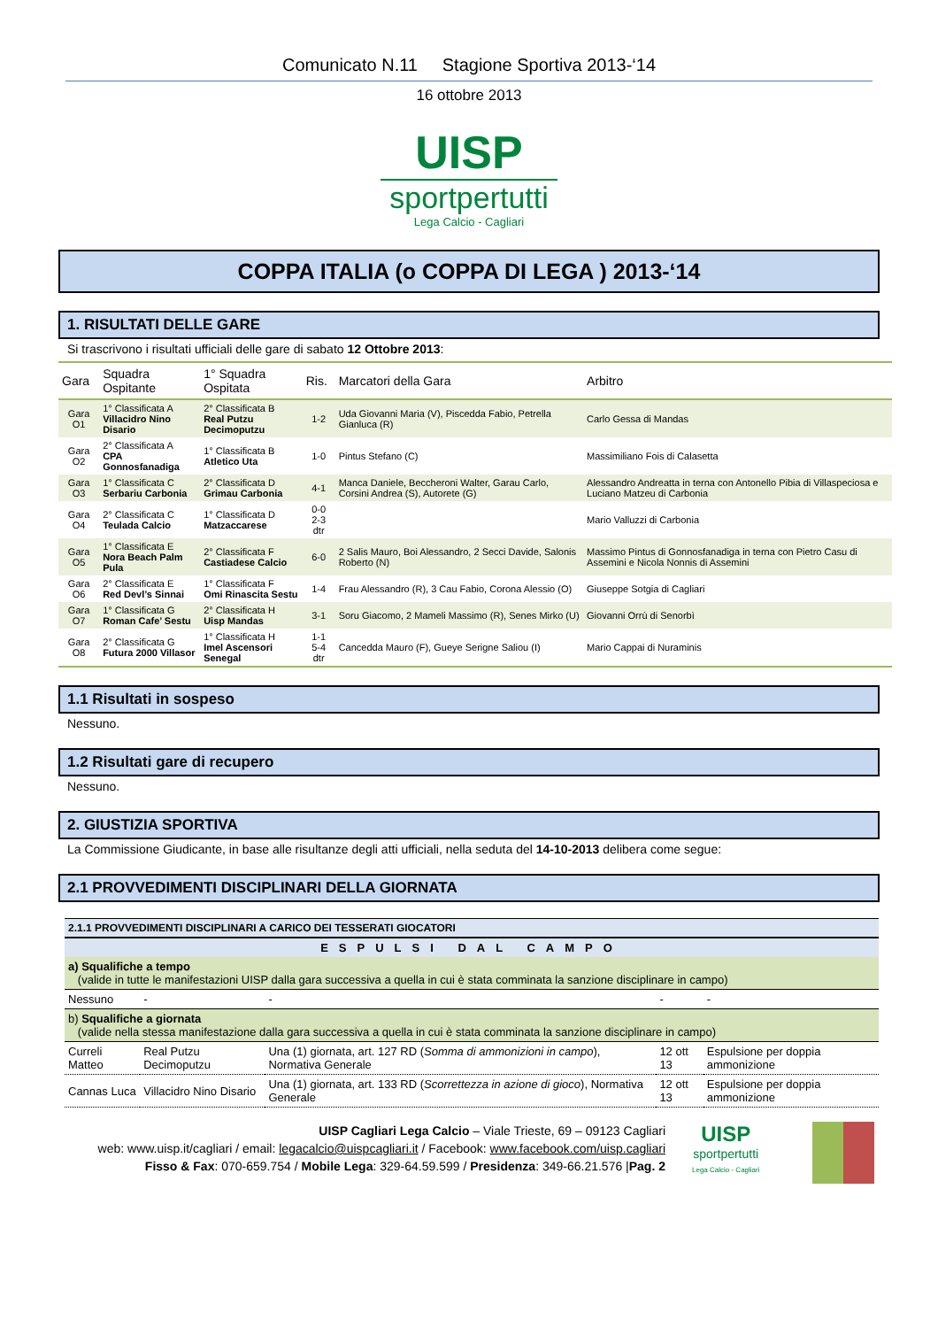Comunicato N.11 Stagione Sportiva 2013-‘14
16 ottobre 2013
UISP
sportpertutti
Lega Calcio - Cagliari
COPPA ITALIA (o COPPA DI LEGA ) 2013-‘14
1. RISULTATI DELLE GARE
Si trascrivono i risultati ufficiali delle gare di sabato 12 Ottobre 2013:
| Gara | Squadra Ospitante | 1° Squadra Ospitata | Ris. | Marcatori della Gara | Arbitro |
| --- | --- | --- | --- | --- | --- |
| Gara O1 | 1° Classificata A Villacidro Nino Disario | 2° Classificata B Real Putzu Decimoputzu | 1-2 | Uda Giovanni Maria (V), Piscedda Fabio, Petrella Gianluca (R) | Carlo Gessa di Mandas |
| Gara O2 | 2° Classificata A CPA Gonnosfanadiga | 1° Classificata B Atletico Uta | 1-0 | Pintus Stefano (C) | Massimiliano Fois di Calasetta |
| Gara O3 | 1° Classificata C Serbariu Carbonia | 2° Classificata D Grimau Carbonia | 4-1 | Manca Daniele, Beccheroni Walter, Garau Carlo, Corsini Andrea (S), Autorete (G) | Alessandro Andreatta in terna con Antonello Pibia di Villaspeciosa e Luciano Matzeu di Carbonia |
| Gara O4 | 2° Classificata C Teulada Calcio | 1° Classificata D Matzaccarese | 0-0 2-3 dtr | | Mario Valluzzi di Carbonia |
| Gara O5 | 1° Classificata E Nora Beach Palm Pula | 2° Classificata F Castiadese Calcio | 6-0 | 2 Salis Mauro, Boi Alessandro, 2 Secci Davide, Salonis Roberto (N) | Massimo Pintus di Gonnosfanadiga in terna con Pietro Casu di Assemini e Nicola Nonnis di Assemini |
| Gara O6 | 2° Classificata E Red Devl’s Sinnai | 1° Classificata F Omi Rinascita Sestu | 1-4 | Frau Alessandro (R), 3 Cau Fabio, Corona Alessio (O) | Giuseppe Sotgia di Cagliari |
| Gara O7 | 1° Classificata G Roman Cafe’ Sestu | 2° Classificata H Uisp Mandas | 3-1 | Soru Giacomo, 2 Mameli Massimo (R), Senes Mirko (U) | Giovanni Orrù di Senorbì |
| Gara O8 | 2° Classificata G Futura 2000 Villasor | 1° Classificata H Imel Ascensori Senegal | 1-1 5-4 dtr | Cancedda Mauro (F), Gueye Serigne Saliou (I) | Mario Cappai di Nuraminis |
1.1 Risultati in sospeso
Nessuno.
1.2 Risultati gare di recupero
Nessuno.
2. GIUSTIZIA SPORTIVA
La Commissione Giudicante, in base alle risultanze degli atti ufficiali, nella seduta del 14-10-2013 delibera come segue:
2.1 PROVVEDIMENTI DISCIPLINARI DELLA GIORNATA
| 2.1.1 PROVVEDIMENTI DISCIPLINARI A CARICO DEI TESSERATI GIOCATORI | | | | |
| ESPULSI DAL CAMPO | | | | |
| a) Squalifiche a tempo (valide in tutte le manifestazioni UISP dalla gara successiva a quella in cui è stata comminata la sanzione disciplinare in campo) | | | | |
| Nessuno | - | - | - | - |
| b) Squalifiche a giornata (valide nella stessa manifestazione dalla gara successiva a quella in cui è stata comminata la sanzione disciplinare in campo) | | | | |
| Curreli Matteo | Real Putzu Decimoputzu | Una (1) giornata, art. 127 RD ( Somma di ammonizioni in campo ), Normativa Generale | 12 ott 13 | Espulsione per doppia ammonizione |
| Cannas Luca | Villacidro Nino Disario | Una (1) giornata, art. 133 RD ( Scorrettezza in azione di gioco ), Normativa Generale | 12 ott 13 | Espulsione per doppia ammonizione |
UISP Cagliari Lega Calcio – Viale Trieste, 69 – 09123 Cagliari
web: www.uisp.it/cagliari / email: legacalcio@uispcagliari.it / Facebook: www.facebook.com/uisp.cagliari
Fisso & Fax: 070-659.754 / Mobile Lega: 329-64.59.599 / Presidenza: 349-66.21.576 |Pag. 2
UISP
sportpertutti
Lega Calcio - Cagliari